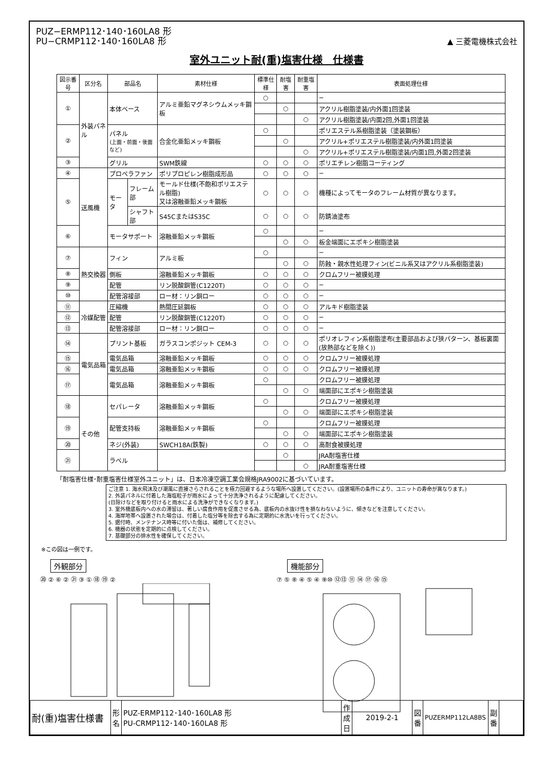PUZ−ERMP112･140･160LA8 形
PU−CRMP112･140･160LA8 形
▲ 三菱電機株式会社
室外ユニット耐(重)塩害仕様　仕様書
| 図示番号 | 区分名 | 部品名 | | 素材仕様 | 標準仕様 | 耐塩害 | 耐重塩害 | 表面処理仕様 |
| --- | --- | --- | --- | --- | --- | --- | --- | --- |
| ① | 外装パネル | 本体ベース | | アルミ亜鉛マグネシウムメッキ鋼板 | ○ | | | − |
| | | | | | | ○ | | アクリル樹脂塗装/内外面1回塗装 |
| | | | | | | | ○ | アクリル樹脂塗装/内面2回,外面1回塗装 |
| ② | | パネル (上面・前面・後面など) | | 合金化亜鉛メッキ鋼板 | ○ | | | ポリエステル系樹脂塗装（塗装鋼板） |
| | | | | | | ○ | | アクリル+ポリエステル樹脂塗装/内外面1回塗装 |
| | | | | | | | ○ | アクリル+ポリエステル樹脂塗装/内面1回,外面2回塗装 |
| ③ | | グリル | | SWM鉄線 | ○ | ○ | ○ | ポリエチレン樹脂コーティング |
| ④ | 送風機 | プロペラファン | | ポリプロピレン樹脂成形品 | ○ | ○ | ○ | − |
| ⑤ | | モータ | フレーム部 | モールド仕様(不飽和ポリエステル樹脂) 又は溶融亜鉛メッキ鋼板 | ○ | ○ | ○ | 機種によってモータのフレーム材質が異なります。 |
| | | | シャフト部 | S45CまたはS35C | ○ | ○ | ○ | 防錆油塗布 |
| ⑥ | | モータサポート | | 溶融亜鉛メッキ鋼板 | ○ | | | − |
| | | | | | | ○ | ○ | 板金端面にエポキシ樹脂塗装 |
| ⑦ | 熱交換器 | フィン | | アルミ板 | ○ | | | − |
| | | | | | | ○ | ○ | 防蝕・親水性処理フィン(ビニル系又はアクリル系樹脂塗装) |
| ⑧ | | 側板 | | 溶融亜鉛メッキ鋼板 | ○ | ○ | ○ | クロムフリー被膜処理 |
| ⑨ | | 配管 | | リン脱酸銅管(C1220T) | ○ | ○ | ○ | − |
| ⑩ | | 配管溶接部 | | ロー材：リン銅ロー | ○ | ○ | ○ | − |
| ⑪ | 冷媒配管 | 圧縮機 | | 熱間圧延鋼板 | ○ | ○ | ○ | アルキド樹脂塗装 |
| ⑫ | | 配管 | | リン脱酸銅管(C1220T) | ○ | ○ | ○ | − |
| ⑬ | | 配管溶接部 | | ロー材：リン銅ロー | ○ | ○ | ○ | − |
| ⑭ | 電気品箱 | プリント基板 | | ガラスコンポジット CEM-3 | ○ | ○ | ○ | ポリオレフィン系樹脂塗布(主要部品および狭パターン、基板裏面(放熱部などを除く)) |
| ⑮ | | 電気品箱 | | 溶融亜鉛メッキ鋼板 | ○ | ○ | ○ | クロムフリー被膜処理 |
| ⑯ | | 電気品箱 | | 溶融亜鉛メッキ鋼板 | ○ | ○ | ○ | クロムフリー被膜処理 |
| ⑰ | | 電気品箱 | | 溶融亜鉛メッキ鋼板 | ○ | | | クロムフリー被膜処理 |
| | | | | | | ○ | ○ | 端面部にエポキシ樹脂塗装 |
| ⑱ | その他 | セパレータ | | 溶融亜鉛メッキ鋼板 | ○ | | | クロムフリー被膜処理 |
| | | | | | | ○ | ○ | 端面部にエポキシ樹脂塗装 |
| ⑲ | | 配管支持板 | | 溶融亜鉛メッキ鋼板 | ○ | | | クロムフリー被膜処理 |
| | | | | | | ○ | ○ | 端面部にエポキシ樹脂塗装 |
| ⑳ | | ネジ(外装) | | SWCH18A(鉄製) | ○ | ○ | ○ | 高耐食被膜処理 |
| ㉑ | | ラベル | | | | ○ | | JRA耐塩害仕様 |
| | | | | | | | ○ | JRA耐重塩害仕様 |
「耐塩害仕様･耐重塩害仕様室外ユニット」は、日本冷凍空調工業会規格JRA9002に基づいています。
ご注意 1. 海水飛沫及び潮風に直接さらされることを極力回避するような場所へ設置してください。(設置場所の条件により、ユニットの寿命が異なります。)
2. 外装パネルに付着した海塩粒子が雨水によって十分洗浄されるように配慮してください。
(日除けなどを取り付けると雨水による洗浄ができなくなります。)
3. 室外機底板内への水の滞留は、著しい腐食作用を促進させる為、底板内の水抜け性を損なわないように、傾きなどを注意してください。
4. 海岸地帯へ設置された場合は、付着した塩分等を除去する為に定期的に水洗いを行ってください。
5. 据付時、メンテナンス時等に付いた傷は、補修してください。
6. 機器の状態を定期的に点検してください。
7. 基礎部分の排水性を確保してください。
※この図は一例です。
外観部分
⑳ ② ⑥ ② ㉑ ③ ① ⑱ ⑲ ②
機能部分
⑦ ⑤ ⑧ ④ ⑤ ④ ⑨⑩ ⑫⑬ ⑪ ⑭ ⑰ ⑯ ⑮
| 耐(重)塩害仕様書 | 形 名 | PUZ-ERMP112･140･160LA8 形 PU-CRMP112･140･160LA8 形 | 作成日 | 2019-2-1 | 図 番 | PUZERMP112LA8BS | 副 番 | |